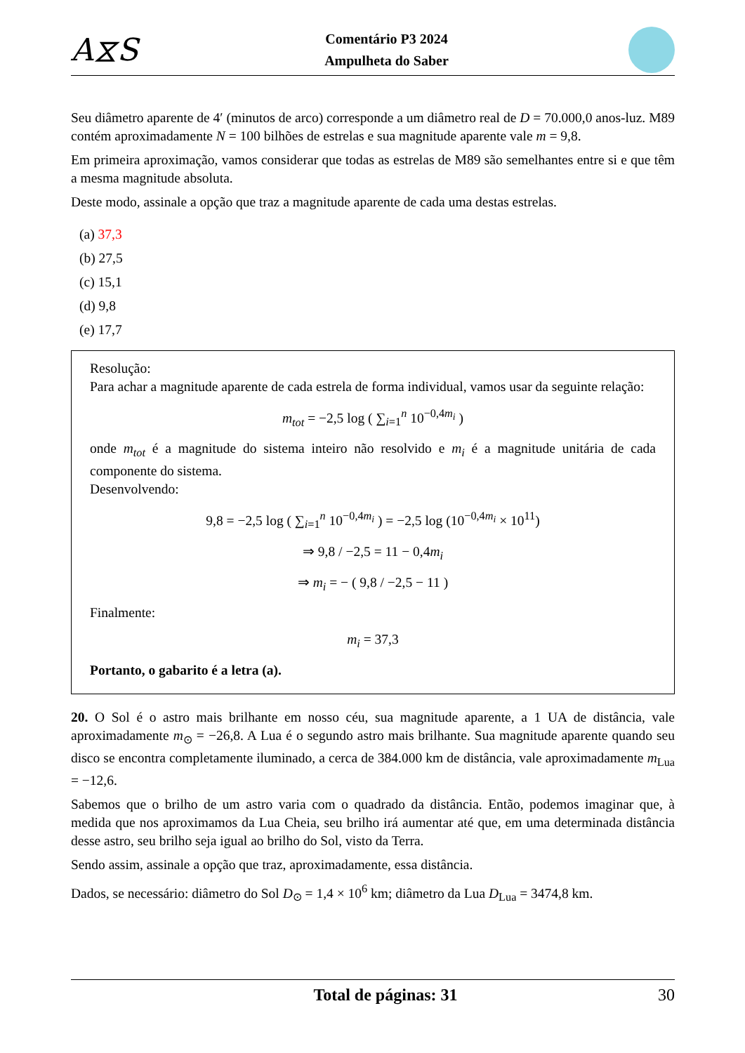A⧖S
Comentário P3 2024
Ampulheta do Saber
Seu diâmetro aparente de 4′ (minutos de arco) corresponde a um diâmetro real de D = 70.000,0 anos-luz. M89 contém aproximadamente N = 100 bilhões de estrelas e sua magnitude aparente vale m = 9,8.
Em primeira aproximação, vamos considerar que todas as estrelas de M89 são semelhantes entre si e que têm a mesma magnitude absoluta.
Deste modo, assinale a opção que traz a magnitude aparente de cada uma destas estrelas.
(a) 37,3
(b) 27,5
(c) 15,1
(d) 9,8
(e) 17,7
Resolução:
Para achar a magnitude aparente de cada estrela de forma individual, vamos usar da seguinte relação:
m<sub>tot</sub> = −2,5 log ( ∑<sub>i=1</sub><sup>n</sup> 10<sup>−0,4m<sub>i</sub></sup> )
onde m<sub>tot</sub> é a magnitude do sistema inteiro não resolvido e m<sub>i</sub> é a magnitude unitária de cada componente do sistema.
Desenvolvendo:
9,8 = −2,5 log ( ∑<sub>i=1</sub><sup>n</sup> 10<sup>−0,4m<sub>i</sub></sup> ) = −2,5 log (10<sup>−0,4m<sub>i</sub></sup> × 10<sup>11</sup>)
⇒ 9,8 / −2,5 = 11 − 0,4m<sub>i</sub>
⇒ m<sub>i</sub> = − ( 9,8 / −2,5 − 11 )
Finalmente:
m<sub>i</sub> = 37,3
Portanto, o gabarito é a letra (a).
20. O Sol é o astro mais brilhante em nosso céu, sua magnitude aparente, a 1 UA de distância, vale aproximadamente m<sub>⊙</sub> = −26,8. A Lua é o segundo astro mais brilhante. Sua magnitude aparente quando seu disco se encontra completamente iluminado, a cerca de 384.000 km de distância, vale aproximadamente m<sub>Lua</sub> = −12,6.
Sabemos que o brilho de um astro varia com o quadrado da distância. Então, podemos imaginar que, à medida que nos aproximamos da Lua Cheia, seu brilho irá aumentar até que, em uma determinada distância desse astro, seu brilho seja igual ao brilho do Sol, visto da Terra.
Sendo assim, assinale a opção que traz, aproximadamente, essa distância.
Dados, se necessário: diâmetro do Sol D<sub>⊙</sub> = 1,4 × 10<sup>6</sup> km; diâmetro da Lua D<sub>Lua</sub> = 3474,8 km.
Total de páginas: 31 30